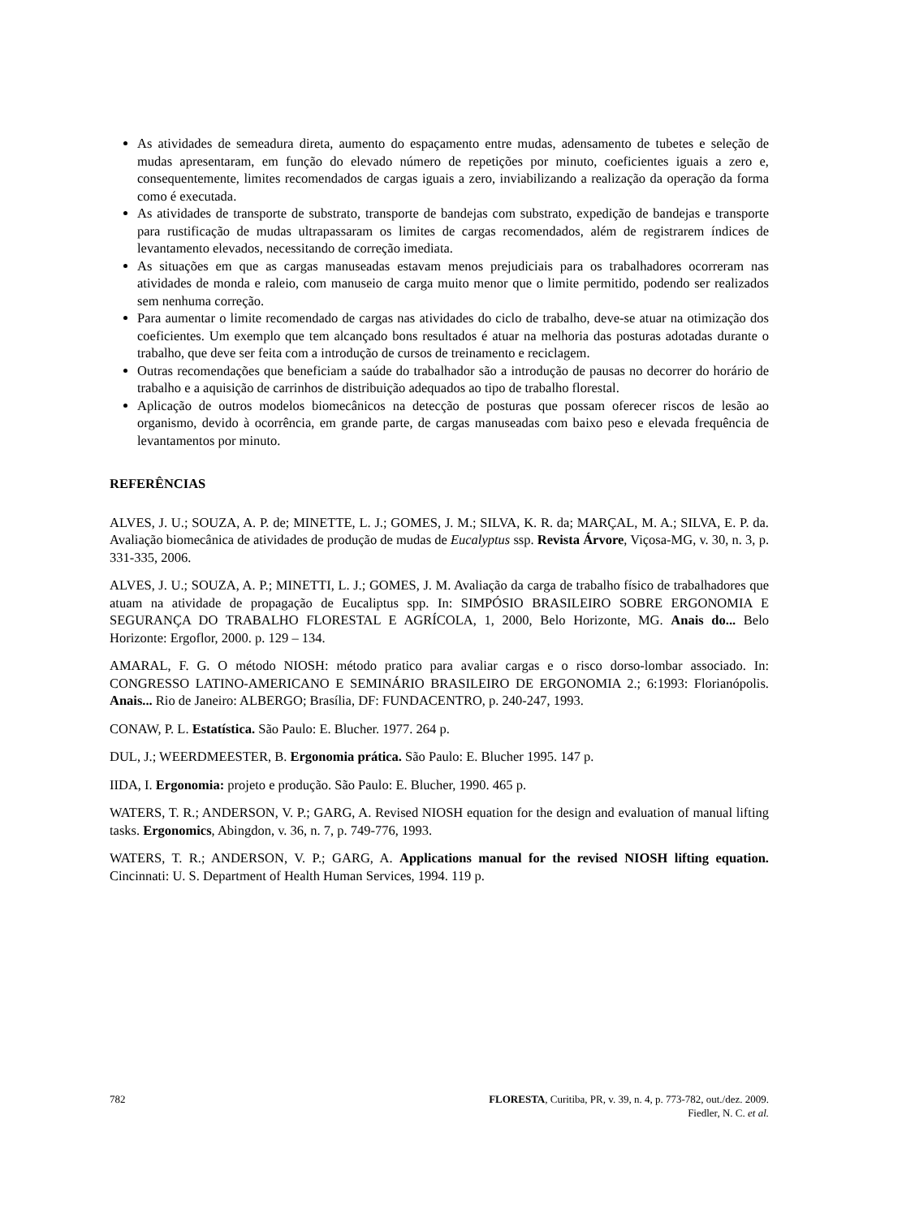As atividades de semeadura direta, aumento do espaçamento entre mudas, adensamento de tubetes e seleção de mudas apresentaram, em função do elevado número de repetições por minuto, coeficientes iguais a zero e, consequentemente, limites recomendados de cargas iguais a zero, inviabilizando a realização da operação da forma como é executada.
As atividades de transporte de substrato, transporte de bandejas com substrato, expedição de bandejas e transporte para rustificação de mudas ultrapassaram os limites de cargas recomendados, além de registrarem índices de levantamento elevados, necessitando de correção imediata.
As situações em que as cargas manuseadas estavam menos prejudiciais para os trabalhadores ocorreram nas atividades de monda e raleio, com manuseio de carga muito menor que o limite permitido, podendo ser realizados sem nenhuma correção.
Para aumentar o limite recomendado de cargas nas atividades do ciclo de trabalho, deve-se atuar na otimização dos coeficientes. Um exemplo que tem alcançado bons resultados é atuar na melhoria das posturas adotadas durante o trabalho, que deve ser feita com a introdução de cursos de treinamento e reciclagem.
Outras recomendações que beneficiam a saúde do trabalhador são a introdução de pausas no decorrer do horário de trabalho e a aquisição de carrinhos de distribuição adequados ao tipo de trabalho florestal.
Aplicação de outros modelos biomecânicos na detecção de posturas que possam oferecer riscos de lesão ao organismo, devido à ocorrência, em grande parte, de cargas manuseadas com baixo peso e elevada frequência de levantamentos por minuto.
REFERÊNCIAS
ALVES, J. U.; SOUZA, A. P. de; MINETTE, L. J.; GOMES, J. M.; SILVA, K. R. da; MARÇAL, M. A.; SILVA, E. P. da. Avaliação biomecânica de atividades de produção de mudas de Eucalyptus ssp. Revista Árvore, Viçosa-MG, v. 30, n. 3, p. 331-335, 2006.
ALVES, J. U.; SOUZA, A. P.; MINETTI, L. J.; GOMES, J. M. Avaliação da carga de trabalho físico de trabalhadores que atuam na atividade de propagação de Eucaliptus spp. In: SIMPÓSIO BRASILEIRO SOBRE ERGONOMIA E SEGURANÇA DO TRABALHO FLORESTAL E AGRÍCOLA, 1, 2000, Belo Horizonte, MG. Anais do... Belo Horizonte: Ergoflor, 2000. p. 129 – 134.
AMARAL, F. G. O método NIOSH: método pratico para avaliar cargas e o risco dorso-lombar associado. In: CONGRESSO LATINO-AMERICANO E SEMINÁRIO BRASILEIRO DE ERGONOMIA 2.; 6:1993: Florianópolis. Anais... Rio de Janeiro: ALBERGO; Brasília, DF: FUNDACENTRO, p. 240-247, 1993.
CONAW, P. L. Estatística. São Paulo: E. Blucher. 1977. 264 p.
DUL, J.; WEERDMEESTER, B. Ergonomia prática. São Paulo: E. Blucher 1995. 147 p.
IIDA, I. Ergonomia: projeto e produção. São Paulo: E. Blucher, 1990. 465 p.
WATERS, T. R.; ANDERSON, V. P.; GARG, A. Revised NIOSH equation for the design and evaluation of manual lifting tasks. Ergonomics, Abingdon, v. 36, n. 7, p. 749-776, 1993.
WATERS, T. R.; ANDERSON, V. P.; GARG, A. Applications manual for the revised NIOSH lifting equation. Cincinnati: U. S. Department of Health Human Services, 1994. 119 p.
782 FLORESTA, Curitiba, PR, v. 39, n. 4, p. 773-782, out./dez. 2009.
Fiedler, N. C. et al.